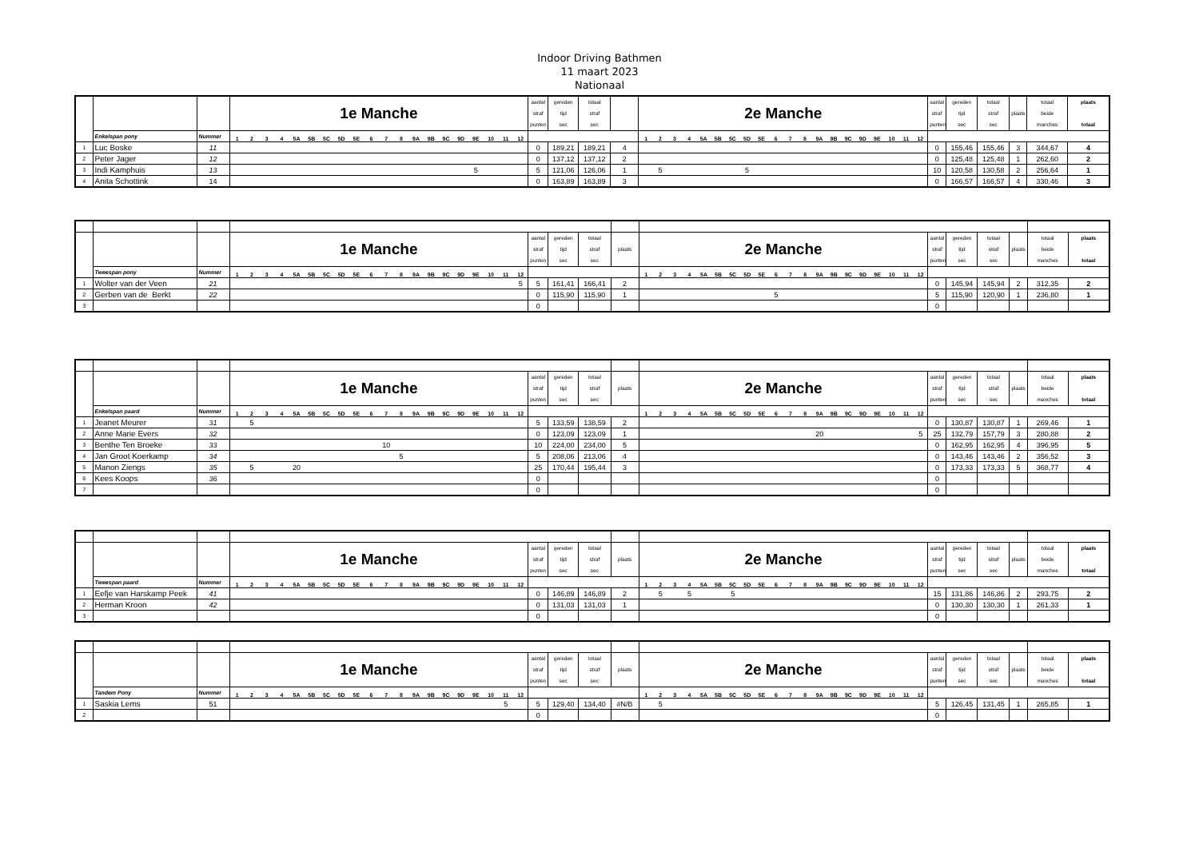Indoor Driving Bathmen
11 maart 2023
Nationaal
| | | | 1e Manche | | | | | | | | | | | | | | | | | | | | aantal straf punten | gereden tijd sec | totaal straf sec | | 2e Manche | | | | | | | | | | | | | | | | | | | | aantal straf punten | gereden tijd sec | totaal straf sec | plaats | totaal beide manches | plaats totaal |
| | Enkelspan pony | Nummer | 1 | 2 | 3 | 4 | 5A | 5B | 5C | 5D | 5E | 6 | 7 | 8 | 9A | 9B | 9C | 9D | 9E | 10 | 11 | 12 | | | | | 1 | 2 | 3 | 4 | 5A | 5B | 5C | 5D | 5E | 6 | 7 | 8 | 9A | 9B | 9C | 9D | 9E | 10 | 11 | 12 | | | | | | |
| 1 | Luc Boske | 11 | | | | | | | | | | | | | | | | | | | | | 0 | 189,21 | 189,21 | 4 | | | | | | | | | | | | | | | | | | | | | 0 | 155,46 | 155,46 | 3 | 344,67 | 4 |
| 2 | Peter Jager | 12 | | | | | | | | | | | | | | | | | | | | | 0 | 137,12 | 137,12 | 2 | | | | | | | | | | | | | | | | | | | | | 0 | 125,48 | 125,48 | 1 | 262,60 | 2 |
| 3 | Indi Kamphuis | 13 | | | | | | | | | | | | | | | | | 5 | | | | 5 | 121,06 | 126,06 | 1 | | 5 | | | | | | 5 | | | | | | | | | | | | | 10 | 120,58 | 130,58 | 2 | 256,64 | 1 |
| 4 | Anita Schottink | 14 | | | | | | | | | | | | | | | | | | | | | 0 | 163,89 | 163,89 | 3 | | | | | | | | | | | | | | | | | | | | | 0 | 166,57 | 166,57 | 4 | 330,46 | 3 |
| | | | 1e Manche | | | | | | | | | | | | | | | | | | | | aantal straf punten | gereden tijd sec | totaal straf sec | plaats | 2e Manche | | | | | | | | | | | | | | | | | | | | aantal straf punten | gereden tijd sec | totaal straf sec | plaats | totaal beide manches | plaats totaal |
| | Tweespan pony | Nummer | 1 | 2 | 3 | 4 | 5A | 5B | 5C | 5D | 5E | 6 | 7 | 8 | 9A | 9B | 9C | 9D | 9E | 10 | 11 | 12 | | | | | 1 | 2 | 3 | 4 | 5A | 5B | 5C | 5D | 5E | 6 | 7 | 8 | 9A | 9B | 9C | 9D | 9E | 10 | 11 | 12 | | | | | | |
| 1 | Wolter van der Veen | 21 | | | | | | | | | | | | | | | | | | | | 5 | 5 | 161,41 | 166,41 | 2 | | | | | | | | | | | | | | | | | | | | | 0 | 145,94 | 145,94 | 2 | 312,35 | 2 |
| 2 | Gerben van de Berkt | 22 | | | | | | | | | | | | | | | | | | | | | 0 | 115,90 | 115,90 | 1 | | | | | | | | | | 5 | | | | | | | | | | | 5 | 115,90 | 120,90 | 1 | 236,80 | 1 |
| 3 | | | | | | | | | | | | | | | | | | | | | | | 0 | | | | | | | | | | | | | | | | | | | | | | | | 0 | | | | | |
| | | | 1e Manche | | | | | | | | | | | | | | | | | | | | aantal straf punten | gereden tijd sec | totaal straf sec | plaats | 2e Manche | | | | | | | | | | | | | | | | | | | | aantal straf punten | gereden tijd sec | totaal straf sec | plaats | totaal beide manches | plaats totaal |
| | Enkelspan paard | Nummer | 1 | 2 | 3 | 4 | 5A | 5B | 5C | 5D | 5E | 6 | 7 | 8 | 9A | 9B | 9C | 9D | 9E | 10 | 11 | 12 | | | | | 1 | 2 | 3 | 4 | 5A | 5B | 5C | 5D | 5E | 6 | 7 | 8 | 9A | 9B | 9C | 9D | 9E | 10 | 11 | 12 | | | | | | |
| 1 | Jeanet Meurer | 31 | | 5 | | | | | | | | | | | | | | | | | | | 5 | 133,59 | 138,59 | 2 | | | | | | | | | | | | | | | | | | | | | 0 | 130,87 | 130,87 | 1 | 269,46 | 1 |
| 2 | Anne Marie Evers | 32 | | | | | | | | | | | | | | | | | | | | | 0 | 123,09 | 123,09 | 1 | | | | | | | | | | | | | 20 | | | | | | | 5 | 25 | 132,79 | 157,79 | 3 | 280,88 | 2 |
| 3 | Benthe Ten Broeke | 33 | | | | | | | | | | | 10 | | | | | | | | | | 10 | 224,00 | 234,00 | 5 | | | | | | | | | | | | | | | | | | | | | 0 | 162,95 | 162,95 | 4 | 396,95 | 5 |
| 4 | Jan Groot Koerkamp | 34 | | | | | | | | | | | | 5 | | | | | | | | | 5 | 208,06 | 213,06 | 4 | | | | | | | | | | | | | | | | | | | | | 0 | 143,46 | 143,46 | 2 | 356,52 | 3 |
| 5 | Manon Ziengs | 35 | | 5 | | | 20 | | | | | | | | | | | | | | | | 25 | 170,44 | 195,44 | 3 | | | | | | | | | | | | | | | | | | | | | 0 | 173,33 | 173,33 | 5 | 368,77 | 4 |
| 6 | Kees Koops | 36 | | | | | | | | | | | | | | | | | | | | | 0 | | | | | | | | | | | | | | | | | | | | | | | | 0 | | | | | |
| 7 | | | | | | | | | | | | | | | | | | | | | | | 0 | | | | | | | | | | | | | | | | | | | | | | | | 0 | | | | | |
| | | | 1e Manche | | | | | | | | | | | | | | | | | | | | aantal straf punten | gereden tijd sec | totaal straf sec | plaats | 2e Manche | | | | | | | | | | | | | | | | | | | | aantal straf punten | gereden tijd sec | totaal straf sec | plaats | totaal beide manches | plaats totaal |
| | Tweespan paard | Nummer | 1 | 2 | 3 | 4 | 5A | 5B | 5C | 5D | 5E | 6 | 7 | 8 | 9A | 9B | 9C | 9D | 9E | 10 | 11 | 12 | | | | | 1 | 2 | 3 | 4 | 5A | 5B | 5C | 5D | 5E | 6 | 7 | 8 | 9A | 9B | 9C | 9D | 9E | 10 | 11 | 12 | | | | | | |
| 1 | Eefje van Harskamp Peek | 41 | | | | | | | | | | | | | | | | | | | | | 0 | 146,89 | 146,89 | 2 | | 5 | | 5 | | | 5 | | | | | | | | | | | | | | 15 | 131,86 | 146,86 | 2 | 293,75 | 2 |
| 2 | Herman Kroon | 42 | | | | | | | | | | | | | | | | | | | | | 0 | 131,03 | 131,03 | 1 | | | | | | | | | | | | | | | | | | | | | 0 | 130,30 | 130,30 | 1 | 261,33 | 1 |
| 3 | | | | | | | | | | | | | | | | | | | | | | | 0 | | | | | | | | | | | | | | | | | | | | | | | | 0 | | | | | |
| | | | 1e Manche | | | | | | | | | | | | | | | | | | | | aantal straf punten | gereden tijd sec | totaal straf sec | plaats | 2e Manche | | | | | | | | | | | | | | | | | | | | aantal straf punten | gereden tijd sec | totaal straf sec | plaats | totaal beide manches | plaats totaal |
| | Tandem Pony | Nummer | 1 | 2 | 3 | 4 | 5A | 5B | 5C | 5D | 5E | 6 | 7 | 8 | 9A | 9B | 9C | 9D | 9E | 10 | 11 | 12 | | | | | 1 | 2 | 3 | 4 | 5A | 5B | 5C | 5D | 5E | 6 | 7 | 8 | 9A | 9B | 9C | 9D | 9E | 10 | 11 | 12 | | | | | | |
| 1 | Saskia Lems | 51 | | | | | | | | | | | | | | | | | | | 5 | | 5 | 129,40 | 134,40 | #N/B | | 5 | | | | | | | | | | | | | | | | | | | 5 | 126,45 | 131,45 | 1 | 265,85 | 1 |
| 2 | | | | | | | | | | | | | | | | | | | | | | | 0 | | | | | | | | | | | | | | | | | | | | | | | | 0 | | | | | |